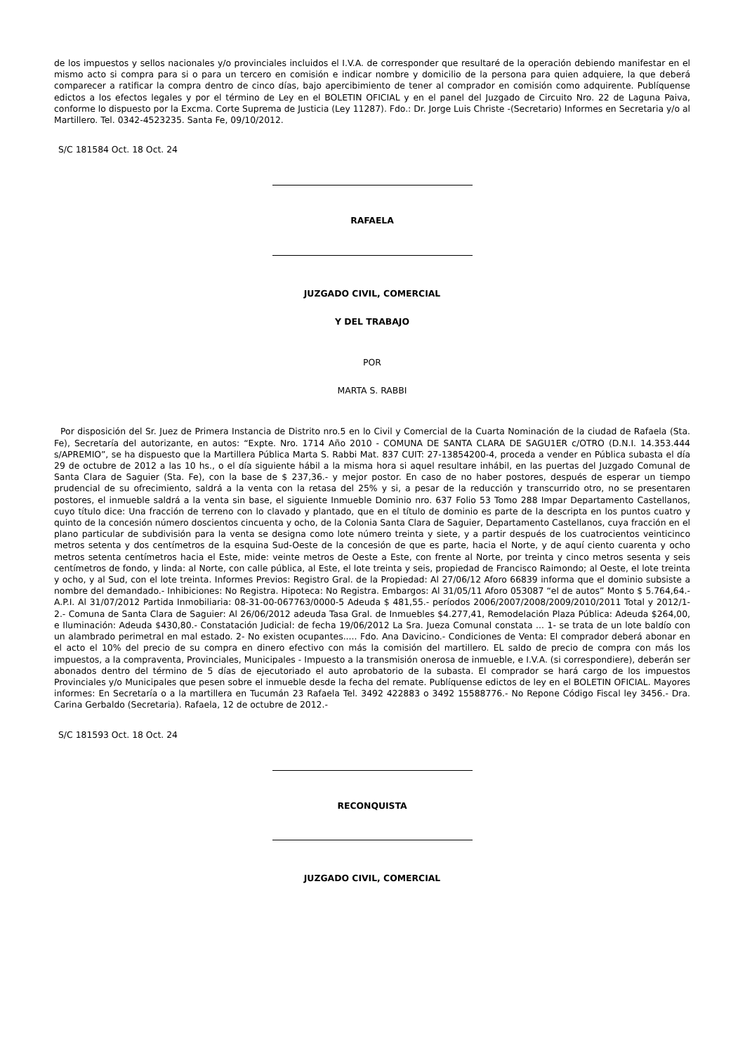de los impuestos y sellos nacionales y/o provinciales incluidos el I.V.A. de corresponder que resultaré de la operación debiendo manifestar en el mismo acto si compra para si o para un tercero en comisión e indicar nombre y domicilio de la persona para quien adquiere, la que deberá comparecer a ratificar la compra dentro de cinco días, bajo apercibimiento de tener al comprador en comisión como adquirente. Publíquense edictos a los efectos legales y por el término de Ley en el BOLETIN OFICIAL y en el panel del Juzgado de Circuito Nro. 22 de Laguna Paiva, conforme lo dispuesto por la Excma. Corte Suprema de Justicia (Ley 11287). Fdo.: Dr. Jorge Luis Christe -(Secretario) Informes en Secretaria y/o al Martillero. Tel. 0342-4523235. Santa Fe, 09/10/2012.
S/C 181584 Oct. 18 Oct. 24
RAFAELA
JUZGADO CIVIL, COMERCIAL
Y DEL TRABAJO
POR
MARTA S. RABBI
Por disposición del Sr. Juez de Primera Instancia de Distrito nro.5 en lo Civil y Comercial de la Cuarta Nominación de la ciudad de Rafaela (Sta. Fe), Secretaría del autorizante, en autos: “Expte. Nro. 1714 Año 2010 - COMUNA DE SANTA CLARA DE SAGU1ER c/OTRO (D.N.I. 14.353.444 s/APREMIO”, se ha dispuesto que la Martillera Pública Marta S. Rabbi Mat. 837 CUIT: 27-13854200-4, proceda a vender en Pública subasta el día 29 de octubre de 2012 a las 10 hs., o el día siguiente hábil a la misma hora si aquel resultare inhábil, en las puertas del Juzgado Comunal de Santa Clara de Saguier (Sta. Fe), con la base de $ 237,36.- y mejor postor. En caso de no haber postores, después de esperar un tiempo prudencial de su ofrecimiento, saldrá a la venta con la retasa del 25% y si, a pesar de la reducción y transcurrido otro, no se presentaren postores, el inmueble saldrá a la venta sin base, el siguiente Inmueble Dominio nro. 637 Folio 53 Tomo 288 Impar Departamento Castellanos, cuyo título dice: Una fracción de terreno con lo clavado y plantado, que en el título de dominio es parte de la descripta en los puntos cuatro y quinto de la concesión número doscientos cincuenta y ocho, de la Colonia Santa Clara de Saguier, Departamento Castellanos, cuya fracción en el plano particular de subdivisión para la venta se designa como lote número treinta y siete, y a partir después de los cuatrocientos veinticinco metros setenta y dos centímetros de la esquina Sud-Oeste de la concesión de que es parte, hacia el Norte, y de aquí ciento cuarenta y ocho metros setenta centímetros hacia el Este, mide: veinte metros de Oeste a Este, con frente al Norte, por treinta y cinco metros sesenta y seis centímetros de fondo, y linda: al Norte, con calle pública, al Este, el lote treinta y seis, propiedad de Francisco Raimondo; al Oeste, el lote treinta y ocho, y al Sud, con el lote treinta. Informes Previos: Registro Gral. de la Propiedad: Al 27/06/12 Aforo 66839 informa que el dominio subsiste a nombre del demandado.- Inhibiciones: No Registra. Hipoteca: No Registra. Embargos: Al 31/05/11 Aforo 053087 “el de autos” Monto $ 5.764,64.- A.P.I. Al 31/07/2012 Partida Inmobiliaria: 08-31-00-067763/0000-5 Adeuda $ 481,55.- períodos 2006/2007/2008/2009/2010/2011 Total y 2012/1-2.- Comuna de Santa Clara de Saguier: Al 26/06/2012 adeuda Tasa Gral. de Inmuebles $4.277,41, Remodelación Plaza Pública: Adeuda $264,00, e Iluminación: Adeuda $430,80.- Constatación Judicial: de fecha 19/06/2012 La Sra. Jueza Comunal constata ... 1- se trata de un lote baldío con un alambrado perimetral en mal estado. 2- No existen ocupantes..... Fdo. Ana Davicino.- Condiciones de Venta: El comprador deberá abonar en el acto el 10% del precio de su compra en dinero efectivo con más la comisión del martillero. EL saldo de precio de compra con más los impuestos, a la compraventa, Provinciales, Municipales - Impuesto a la transmisión onerosa de inmueble, e I.V.A. (si correspondiere), deberán ser abonados dentro del término de 5 días de ejecutoriado el auto aprobatorio de la subasta. El comprador se hará cargo de los impuestos Provinciales y/o Municipales que pesen sobre el inmueble desde la fecha del remate. Publíquense edictos de ley en el BOLETIN OFICIAL. Mayores informes: En Secretaría o a la martillera en Tucumán 23 Rafaela Tel. 3492 422883 o 3492 15588776.- No Repone Código Fiscal ley 3456.- Dra. Carina Gerbaldo (Secretaria). Rafaela, 12 de octubre de 2012.-
S/C 181593 Oct. 18 Oct. 24
RECONQUISTA
JUZGADO CIVIL, COMERCIAL